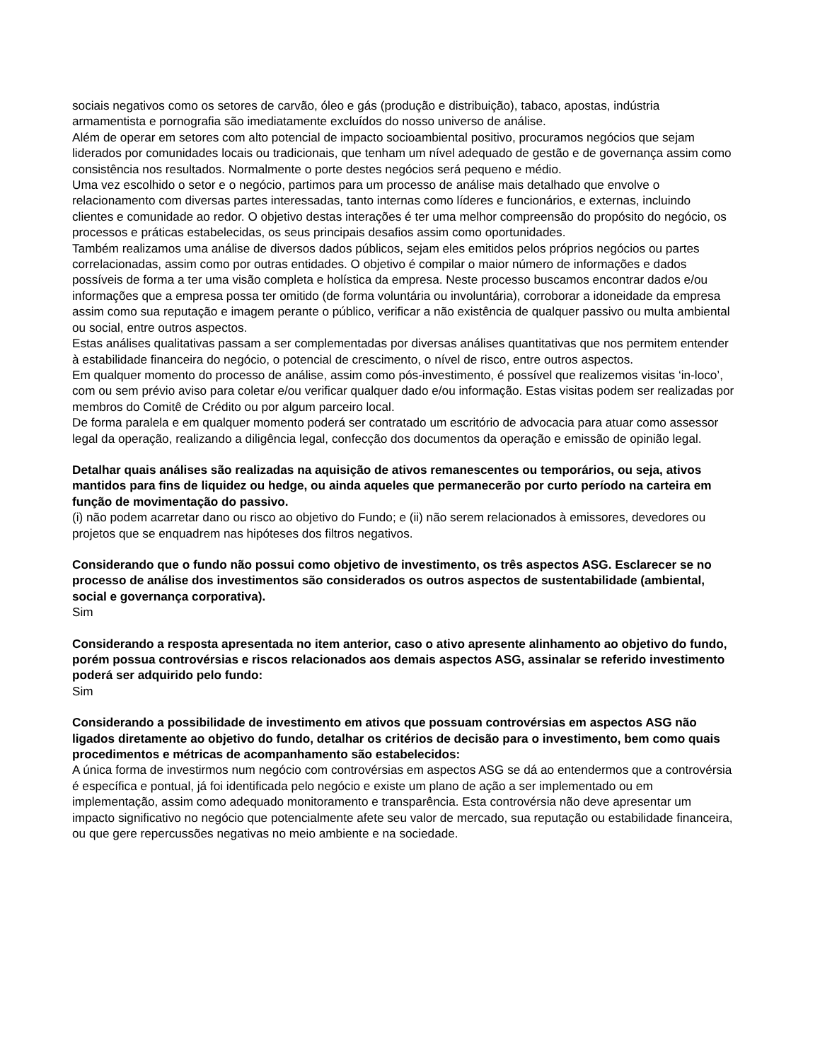sociais negativos como os setores de carvão, óleo e gás (produção e distribuição), tabaco, apostas, indústria armamentista e pornografia são imediatamente excluídos do nosso universo de análise.
Além de operar em setores com alto potencial de impacto socioambiental positivo, procuramos negócios que sejam liderados por comunidades locais ou tradicionais, que tenham um nível adequado de gestão e de governança assim como consistência nos resultados. Normalmente o porte destes negócios será pequeno e médio.
Uma vez escolhido o setor e o negócio, partimos para um processo de análise mais detalhado que envolve o relacionamento com diversas partes interessadas, tanto internas como líderes e funcionários, e externas, incluindo clientes e comunidade ao redor. O objetivo destas interações é ter uma melhor compreensão do propósito do negócio, os processos e práticas estabelecidas, os seus principais desafios assim como oportunidades.
Também realizamos uma análise de diversos dados públicos, sejam eles emitidos pelos próprios negócios ou partes correlacionadas, assim como por outras entidades. O objetivo é compilar o maior número de informações e dados possíveis de forma a ter uma visão completa e holística da empresa. Neste processo buscamos encontrar dados e/ou informações que a empresa possa ter omitido (de forma voluntária ou involuntária), corroborar a idoneidade da empresa assim como sua reputação e imagem perante o público, verificar a não existência de qualquer passivo ou multa ambiental ou social, entre outros aspectos.
Estas análises qualitativas passam a ser complementadas por diversas análises quantitativas que nos permitem entender à estabilidade financeira do negócio, o potencial de crescimento, o nível de risco, entre outros aspectos.
Em qualquer momento do processo de análise, assim como pós-investimento, é possível que realizemos visitas ‘in-loco’, com ou sem prévio aviso para coletar e/ou verificar qualquer dado e/ou informação. Estas visitas podem ser realizadas por membros do Comitê de Crédito ou por algum parceiro local.
De forma paralela e em qualquer momento poderá ser contratado um escritório de advocacia para atuar como assessor legal da operação, realizando a diligência legal, confecção dos documentos da operação e emissão de opinião legal.
Detalhar quais análises são realizadas na aquisição de ativos remanescentes ou temporários, ou seja, ativos mantidos para fins de liquidez ou hedge, ou ainda aqueles que permanecerão por curto período na carteira em função de movimentação do passivo.
(i) não podem acarretar dano ou risco ao objetivo do Fundo; e (ii) não serem relacionados à emissores, devedores ou projetos que se enquadrem nas hipóteses dos filtros negativos.
Considerando que o fundo não possui como objetivo de investimento, os três aspectos ASG. Esclarecer se no processo de análise dos investimentos são considerados os outros aspectos de sustentabilidade (ambiental, social e governança corporativa).
Sim
Considerando a resposta apresentada no item anterior, caso o ativo apresente alinhamento ao objetivo do fundo, porém possua controvérsias e riscos relacionados aos demais aspectos ASG, assinalar se referido investimento poderá ser adquirido pelo fundo:
Sim
Considerando a possibilidade de investimento em ativos que possuam controvérsias em aspectos ASG não ligados diretamente ao objetivo do fundo, detalhar os critérios de decisão para o investimento, bem como quais procedimentos e métricas de acompanhamento são estabelecidos:
A única forma de investirmos num negócio com controvérsias em aspectos ASG se dá ao entendermos que a controvérsia é específica e pontual, já foi identificada pelo negócio e existe um plano de ação a ser implementado ou em implementação, assim como adequado monitoramento e transparência. Esta controvérsia não deve apresentar um impacto significativo no negócio que potencialmente afete seu valor de mercado, sua reputação ou estabilidade financeira, ou que gere repercussões negativas no meio ambiente e na sociedade.